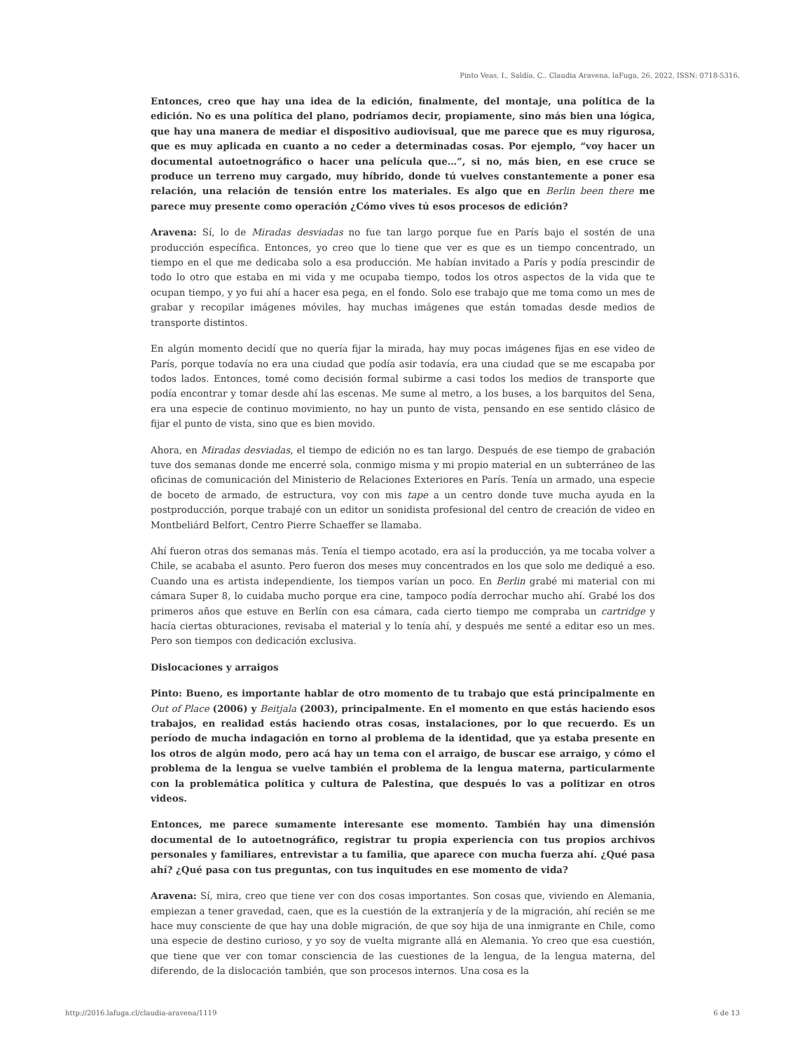Pinto Veas, I., Saldía, C.. Claudia Aravena. laFuga, 26, 2022, ISSN: 0718-5316.
Entonces, creo que hay una idea de la edición, finalmente, del montaje, una política de la edición. No es una política del plano, podríamos decir, propiamente, sino más bien una lógica, que hay una manera de mediar el dispositivo audiovisual, que me parece que es muy rigurosa, que es muy aplicada en cuanto a no ceder a determinadas cosas. Por ejemplo, “voy hacer un documental autoetnográfico o hacer una película que…”, si no, más bien, en ese cruce se produce un terreno muy cargado, muy híbrido, donde tú vuelves constantemente a poner esa relación, una relación de tensión entre los materiales. Es algo que en Berlin been there me parece muy presente como operación ¿Cómo vives tú esos procesos de edición?
Aravena: Sí, lo de Miradas desviadas no fue tan largo porque fue en París bajo el sostén de una producción específica. Entonces, yo creo que lo tiene que ver es que es un tiempo concentrado, un tiempo en el que me dedicaba solo a esa producción. Me habían invitado a París y podía prescindir de todo lo otro que estaba en mi vida y me ocupaba tiempo, todos los otros aspectos de la vida que te ocupan tiempo, y yo fui ahí a hacer esa pega, en el fondo. Solo ese trabajo que me toma como un mes de grabar y recopilar imágenes móviles, hay muchas imágenes que están tomadas desde medios de transporte distintos.
En algún momento decidí que no quería fijar la mirada, hay muy pocas imágenes fijas en ese video de París, porque todavía no era una ciudad que podía asir todavía, era una ciudad que se me escapaba por todos lados. Entonces, tomé como decisión formal subirme a casi todos los medios de transporte que podía encontrar y tomar desde ahí las escenas. Me sume al metro, a los buses, a los barquitos del Sena, era una especie de continuo movimiento, no hay un punto de vista, pensando en ese sentido clásico de fijar el punto de vista, sino que es bien movido.
Ahora, en Miradas desviadas, el tiempo de edición no es tan largo. Después de ese tiempo de grabación tuve dos semanas donde me encerré sola, conmigo misma y mi propio material en un subterráneo de las oficinas de comunicación del Ministerio de Relaciones Exteriores en París. Tenía un armado, una especie de boceto de armado, de estructura, voy con mis tape a un centro donde tuve mucha ayuda en la postproducción, porque trabajé con un editor un sonidista profesional del centro de creación de video en Montbeliárd Belfort, Centro Pierre Schaeffer se llamaba.
Ahí fueron otras dos semanas más. Tenía el tiempo acotado, era así la producción, ya me tocaba volver a Chile, se acababa el asunto. Pero fueron dos meses muy concentrados en los que solo me dediqué a eso. Cuando una es artista independiente, los tiempos varían un poco. En Berlin grabé mi material con mi cámara Super 8, lo cuidaba mucho porque era cine, tampoco podía derrochar mucho ahí. Grabé los dos primeros años que estuve en Berlín con esa cámara, cada cierto tiempo me compraba un cartridge y hacía ciertas obturaciones, revisaba el material y lo tenía ahí, y después me senté a editar eso un mes. Pero son tiempos con dedicación exclusiva.
Dislocaciones y arraigos
Pinto: Bueno, es importante hablar de otro momento de tu trabajo que está principalmente en Out of Place (2006) y Beitjala (2003), principalmente. En el momento en que estás haciendo esos trabajos, en realidad estás haciendo otras cosas, instalaciones, por lo que recuerdo. Es un período de mucha indagación en torno al problema de la identidad, que ya estaba presente en los otros de algún modo, pero acá hay un tema con el arraigo, de buscar ese arraigo, y cómo el problema de la lengua se vuelve también el problema de la lengua materna, particularmente con la problemática política y cultura de Palestina, que después lo vas a politizar en otros videos.
Entonces, me parece sumamente interesante ese momento. También hay una dimensión documental de lo autoetnográfico, registrar tu propia experiencia con tus propios archivos personales y familiares, entrevistar a tu familia, que aparece con mucha fuerza ahí. ¿Qué pasa ahí? ¿Qué pasa con tus preguntas, con tus inquitudes en ese momento de vida?
Aravena: Sí, mira, creo que tiene ver con dos cosas importantes. Son cosas que, viviendo en Alemania, empiezan a tener gravedad, caen, que es la cuestión de la extranjería y de la migración, ahí recién se me hace muy consciente de que hay una doble migración, de que soy hija de una inmigrante en Chile, como una especie de destino curioso, y yo soy de vuelta migrante allá en Alemania. Yo creo que esa cuestión, que tiene que ver con tomar consciencia de las cuestiones de la lengua, de la lengua materna, del diferendo, de la dislocación también, que son procesos internos. Una cosa es la
http://2016.lafuga.cl/claudia-aravena/1119 6 de 13